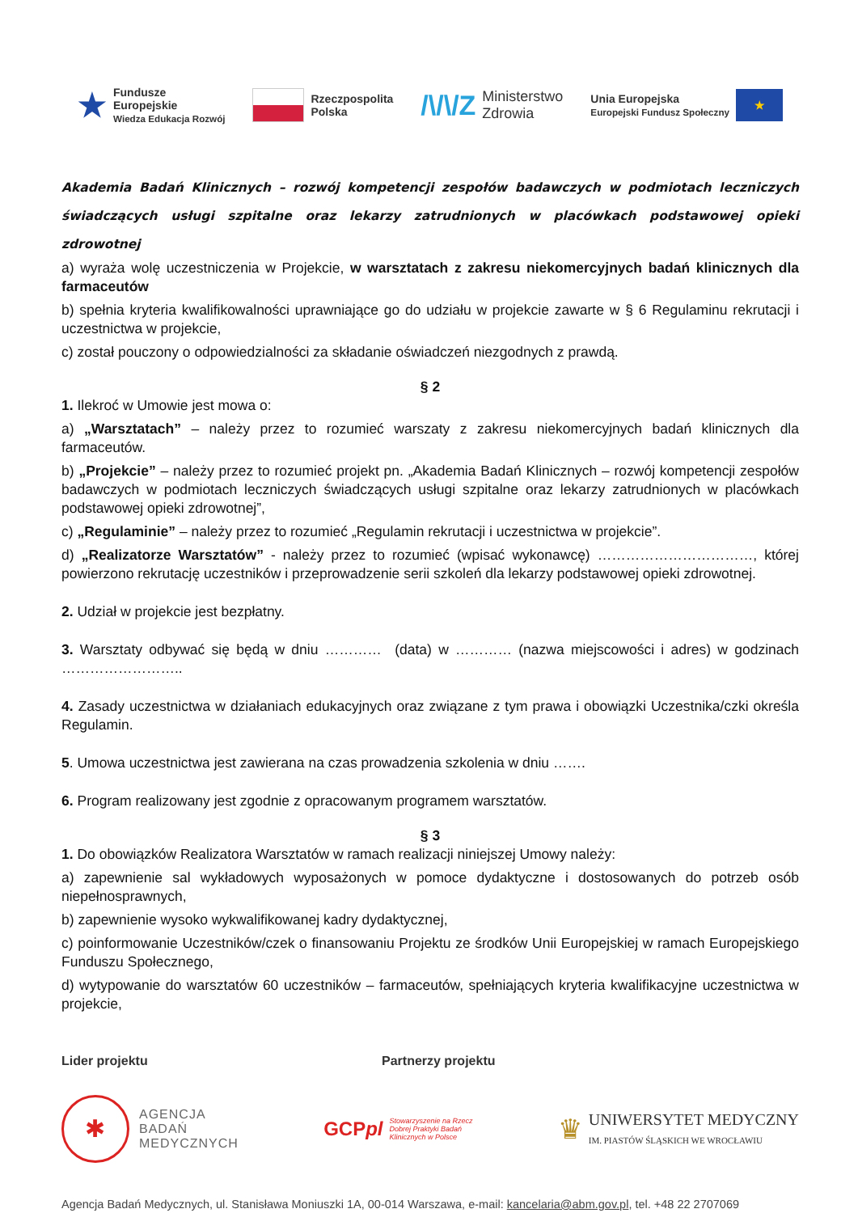★ Fundusze
Europejskie
Wiedza Edukacja Rozwój
Rzeczpospolita
Polska
/\/\/Z Ministerstwo
Zdrowia
Unia Europejska
Europejski Fundusz Społeczny
★
Akademia Badań Klinicznych – rozwój kompetencji zespołów badawczych w podmiotach leczniczych świadczących usługi szpitalne oraz lekarzy zatrudnionych w placówkach podstawowej opieki zdrowotnej
a) wyraża wolę uczestniczenia w Projekcie, w warsztatach z zakresu niekomercyjnych badań klinicznych dla farmaceutów
b) spełnia kryteria kwalifikowalności uprawniające go do udziału w projekcie zawarte w § 6 Regulaminu rekrutacji i uczestnictwa w projekcie,
c) został pouczony o odpowiedzialności za składanie oświadczeń niezgodnych z prawdą.
§ 2
1. Ilekroć w Umowie jest mowa o:
a) „Warsztatach” – należy przez to rozumieć warszaty z zakresu niekomercyjnych badań klinicznych dla farmaceutów.
b) „Projekcie” – należy przez to rozumieć projekt pn. „Akademia Badań Klinicznych – rozwój kompetencji zespołów badawczych w podmiotach leczniczych świadczących usługi szpitalne oraz lekarzy zatrudnionych w placówkach podstawowej opieki zdrowotnej”,
c) „Regulaminie” – należy przez to rozumieć „Regulamin rekrutacji i uczestnictwa w projekcie”.
d) „Realizatorze Warsztatów” - należy przez to rozumieć (wpisać wykonawcę) ……………………………, której powierzono rekrutację uczestników i przeprowadzenie serii szkoleń dla lekarzy podstawowej opieki zdrowotnej.
2. Udział w projekcie jest bezpłatny.
3. Warsztaty odbywać się będą w dniu ………… (data) w ………… (nazwa miejscowości i adres) w godzinach ……………………..
4. Zasady uczestnictwa w działaniach edukacyjnych oraz związane z tym prawa i obowiązki Uczestnika/czki określa Regulamin.
5. Umowa uczestnictwa jest zawierana na czas prowadzenia szkolenia w dniu …….
6. Program realizowany jest zgodnie z opracowanym programem warsztatów.
§ 3
1. Do obowiązków Realizatora Warsztatów w ramach realizacji niniejszej Umowy należy:
a) zapewnienie sal wykładowych wyposażonych w pomoce dydaktyczne i dostosowanych do potrzeb osób niepełnosprawnych,
b) zapewnienie wysoko wykwalifikowanej kadry dydaktycznej,
c) poinformowanie Uczestników/czek o finansowaniu Projektu ze środków Unii Europejskiej w ramach Europejskiego Funduszu Społecznego,
d) wytypowanie do warsztatów 60 uczestników – farmaceutów, spełniających kryteria kwalifikacyjne uczestnictwa w projekcie,
Lider projektu Partnerzy projektu
✱
AGENCJA
BADAŃ
MEDYCZNYCH
GCPpl Stowarzyszenie na Rzecz
Dobrej Praktyki Badań
Klinicznych w Polsce
♛ UNIWERSYTET MEDYCZNY
IM. PIASTÓW ŚLĄSKICH WE WROCŁAWIU
Agencja Badań Medycznych, ul. Stanisława Moniuszki 1A, 00-014 Warszawa, e-mail: kancelaria@abm.gov.pl, tel. +48 22 2707069